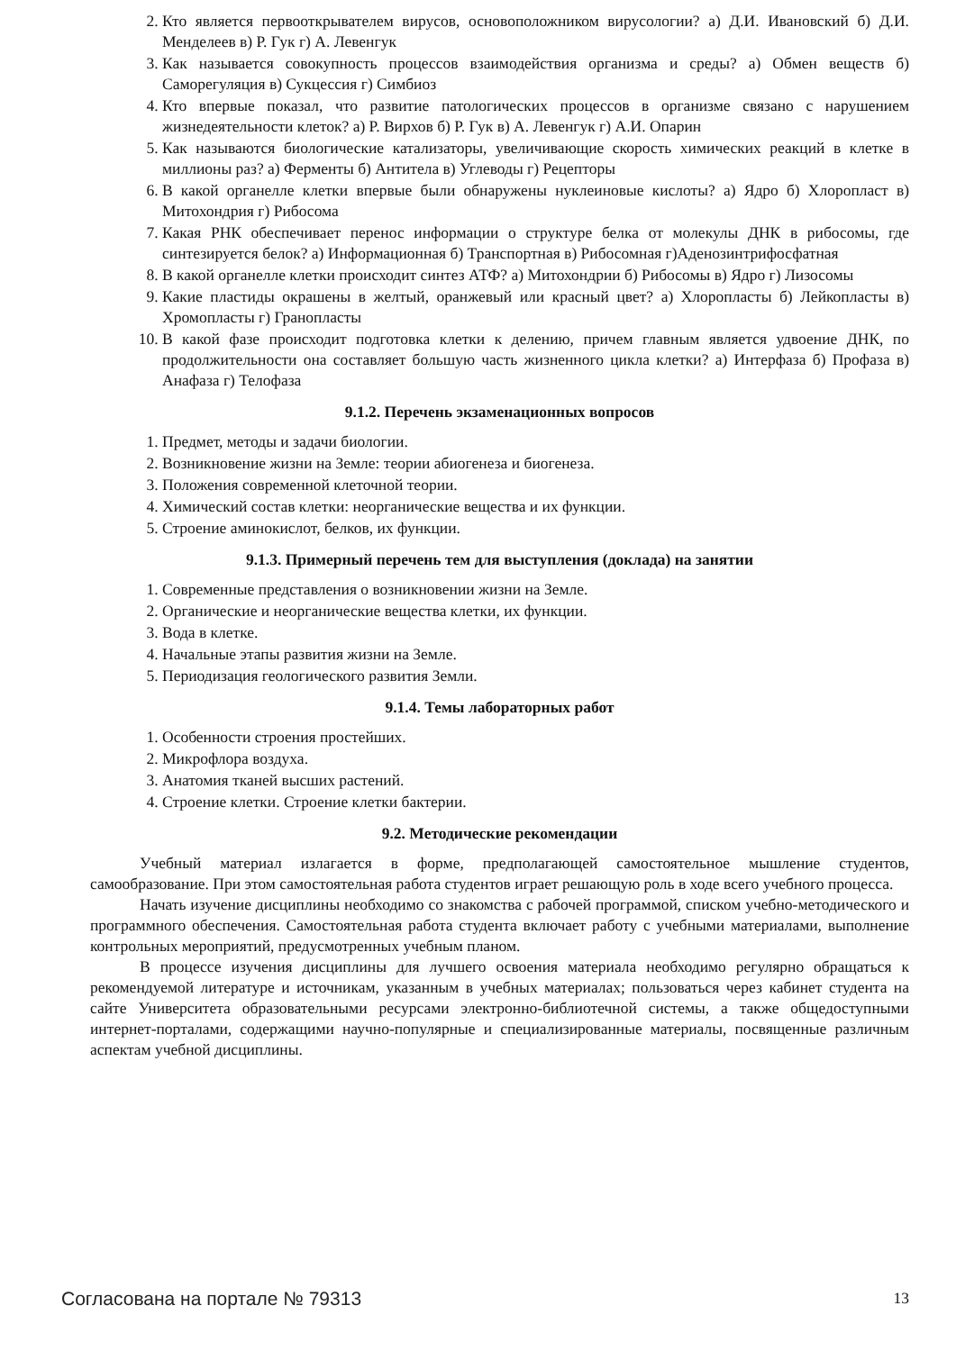2. Кто является первооткрывателем вирусов, основоположником вирусологии? а) Д.И. Ивановский б) Д.И. Менделеев в) Р. Гук г) А. Левенгук
3. Как называется совокупность процессов взаимодействия организма и среды? а) Обмен веществ б) Саморегуляция в) Сукцессия г) Симбиоз
4. Кто впервые показал, что развитие патологических процессов в организме связано с нарушением жизнедеятельности клеток? а) Р. Вирхов б) Р. Гук в) А. Левенгук г) А.И. Опарин
5. Как называются биологические катализаторы, увеличивающие скорость химических реакций в клетке в миллионы раз? а) Ферменты б) Антитела в) Углеводы г) Рецепторы
6. В какой органелле клетки впервые были обнаружены нуклеиновые кислоты? а) Ядро б) Хлоропласт в) Митохондрия г) Рибосома
7. Какая РНК обеспечивает перенос информации о структуре белка от молекулы ДНК в рибосомы, где синтезируется белок? а) Информационная б) Транспортная в) Рибосомная г)Аденозинтрифосфатная
8. В какой органелле клетки происходит синтез АТФ? а) Митохондрии б) Рибосомы в) Ядро г) Лизосомы
9. Какие пластиды окрашены в желтый, оранжевый или красный цвет? а) Хлоропласты б) Лейкопласты в) Хромопласты г) Гранопласты
10. В какой фазе происходит подготовка клетки к делению, причем главным является удвоение ДНК, по продолжительности она составляет большую часть жизненного цикла клетки? а) Интерфаза б) Профаза в) Анафаза г) Телофаза
9.1.2. Перечень экзаменационных вопросов
1. Предмет, методы и задачи биологии.
2. Возникновение жизни на Земле: теории абиогенеза и биогенеза.
3. Положения современной клеточной теории.
4. Химический состав клетки: неорганические вещества и их функции.
5. Строение аминокислот, белков, их функции.
9.1.3. Примерный перечень тем для выступления (доклада) на занятии
1. Современные представления о возникновении жизни на Земле.
2. Органические и неорганические вещества клетки, их функции.
3. Вода в клетке.
4. Начальные этапы развития жизни на Земле.
5. Периодизация геологического развития Земли.
9.1.4. Темы лабораторных работ
1. Особенности строения простейших.
2. Микрофлора воздуха.
3. Анатомия тканей высших растений.
4. Строение клетки. Строение клетки бактерии.
9.2. Методические рекомендации
Учебный материал излагается в форме, предполагающей самостоятельное мышление студентов, самообразование. При этом самостоятельная работа студентов играет решающую роль в ходе всего учебного процесса.
Начать изучение дисциплины необходимо со знакомства с рабочей программой, списком учебно-методического и программного обеспечения. Самостоятельная работа студента включает работу с учебными материалами, выполнение контрольных мероприятий, предусмотренных учебным планом.
В процессе изучения дисциплины для лучшего освоения материала необходимо регулярно обращаться к рекомендуемой литературе и источникам, указанным в учебных материалах; пользоваться через кабинет студента на сайте Университета образовательными ресурсами электронно-библиотечной системы, а также общедоступными интернет-порталами, содержащими научно-популярные и специализированные материалы, посвященные различным аспектам учебной дисциплины.
Согласована на портале № 79313 13